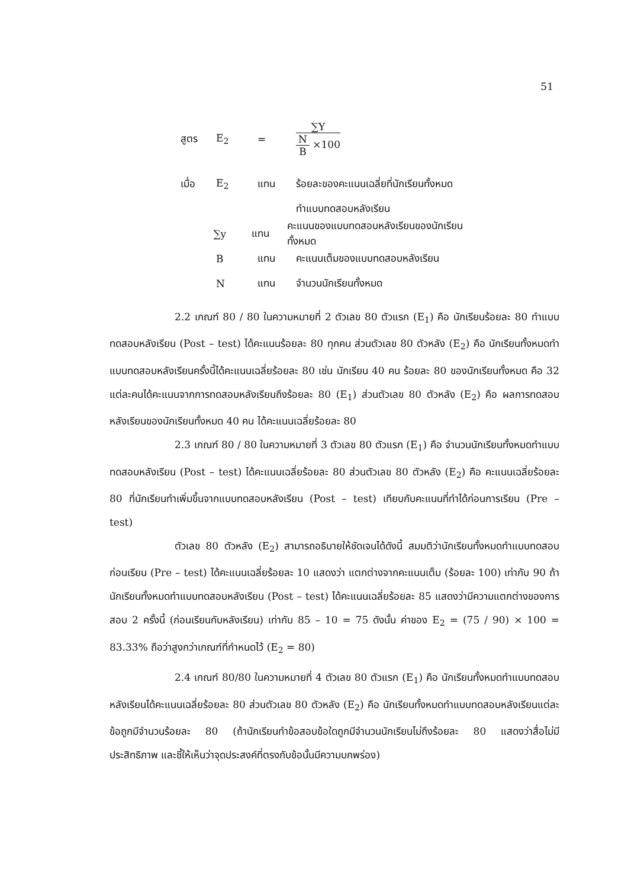51
สูตร E<sub>2</sub> = ∑Y N B ×100
เมื่อ E<sub>2</sub> แทน ร้อยละของคะแนนเฉลี่ยที่นักเรียนทั้งหมด
ทำแบบทดสอบหลังเรียน
∑y แทน คะแนนของแบบทดสอบหลังเรียนของนักเรียนทั้งหมด
Bแทน คะแนนเต็มของแบบทดสอบหลังเรียน
Nแทน จำนวนนักเรียนทั้งหมด
2.2 เกณฑ์ 80 / 80 ในความหมายที่ 2 ตัวเลข 80 ตัวแรก (E<sub>1</sub>) คือ นักเรียนร้อยละ 80 ทำแบบทดสอบหลังเรียน (Post – test) ได้คะแนนร้อยละ 80 ทุกคน ส่วนตัวเลข 80 ตัวหลัง (E<sub>2</sub>) คือ นักเรียนทั้งหมดทำแบบทดสอบหลังเรียนครั้งนี้ได้คะแนนเฉลี่ยร้อยละ 80 เช่น นักเรียน 40 คน ร้อยละ 80 ของนักเรียนทั้งหมด คือ 32 แต่ละคนได้คะแนนจากการทดสอบหลังเรียนถึงร้อยละ 80 (E<sub>1</sub>) ส่วนตัวเลข 80 ตัวหลัง (E<sub>2</sub>) คือ ผลการทดสอบหลังเรียนของนักเรียนทั้งหมด 40 คน ได้คะแนนเฉลี่ยร้อยละ 80
2.3 เกณฑ์ 80 / 80 ในความหมายที่ 3 ตัวเลข 80 ตัวแรก (E<sub>1</sub>) คือ จำนวนนักเรียนทั้งหมดทำแบบทดสอบหลังเรียน (Post – test) ได้คะแนนเฉลี่ยร้อยละ 80 ส่วนตัวเลข 80 ตัวหลัง (E<sub>2</sub>) คือ คะแนนเฉลี่ยร้อยละ 80 ที่นักเรียนทำเพิ่มขึ้นจากแบบทดสอบหลังเรียน (Post – test) เทียบกับคะแนนที่ทำได้ก่อนการเรียน (Pre – test)
ตัวเลข 80 ตัวหลัง (E<sub>2</sub>) สามารถอธิบายให้ชัดเจนได้ดังนี้ สมมติว่านักเรียนทั้งหมดทำแบบทดสอบก่อนเรียน (Pre – test) ได้คะแนนเฉลี่ยร้อยละ 10 แสดงว่า แตกต่างจากคะแนนเต็ม (ร้อยละ 100) เท่ากับ 90 ถ้านักเรียนทั้งหมดทำแบบทดสอบหลังเรียน (Post – test) ได้คะแนนเฉลี่ยร้อยละ 85 แสดงว่ามีความแตกต่างของการสอบ 2 ครั้งนี้ (ก่อนเรียนกับหลังเรียน) เท่ากับ 85 – 10 = 75 ดังนั้น ค่าของ E<sub>2</sub> = (75 / 90) × 100 = 83.33% ถือว่าสูงกว่าเกณฑ์ที่กำหนดไว้ (E<sub>2</sub> = 80)
2.4 เกณฑ์ 80/80 ในความหมายที่ 4 ตัวเลข 80 ตัวแรก (E<sub>1</sub>) คือ นักเรียนทั้งหมดทำแบบทดสอบหลังเรียนได้คะแนนเฉลี่ยร้อยละ 80 ส่วนตัวเลข 80 ตัวหลัง (E<sub>2</sub>) คือ นักเรียนทั้งหมดทำแบบทดสอบหลังเรียนแต่ละข้อถูกมีจำนวนร้อยละ 80 (ถ้านักเรียนทำข้อสอบข้อใดถูกมีจำนวนนักเรียนไม่ถึงร้อยละ 80 แสดงว่าสื่อไม่มีประสิทธิภาพ และชี้ให้เห็นว่าจุดประสงค์ที่ตรงกับข้อนั้นมีความบกพร่อง)